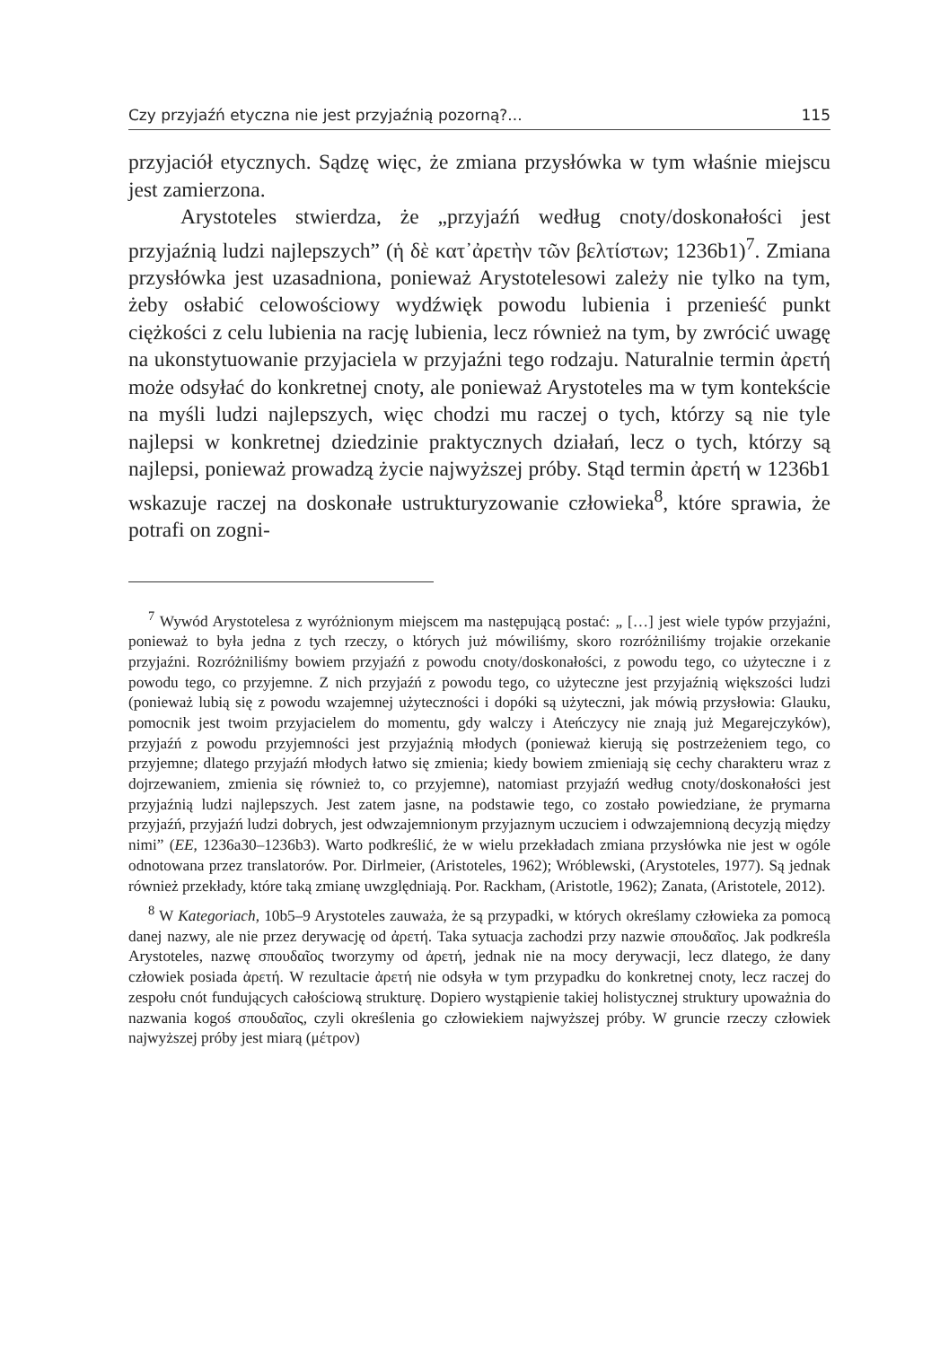Czy przyjaźń etyczna nie jest przyjaźnią pozorną?... 115
przyjaciół etycznych. Sądzę więc, że zmiana przysłówka w tym właśnie miejscu jest zamierzona.
Arystoteles stwierdza, że „przyjaźń według cnoty/doskonałości jest przyjaźnią ludzi najlepszych” (ἡ δὲ κατ᾽ἀρετὴν τῶν βελτίστων; 1236b1)<sup>7</sup>. Zmiana przysłówka jest uzasadniona, ponieważ Arystotelesowi zależy nie tylko na tym, żeby osłabić celowościowy wydźwięk powodu lubienia i przenieść punkt ciężkości z celu lubienia na rację lubienia, lecz również na tym, by zwrócić uwagę na ukonstytuowanie przyjaciela w przyjaźni tego rodzaju. Naturalnie termin ἀρετή może odsyłać do konkretnej cnoty, ale ponieważ Arystoteles ma w tym kontekście na myśli ludzi najlepszych, więc chodzi mu raczej o tych, którzy są nie tyle najlepsi w konkretnej dziedzinie praktycznych działań, lecz o tych, którzy są najlepsi, ponieważ prowadzą życie najwyższej próby. Stąd termin ἀρετή w 1236b1 wskazuje raczej na doskonałe ustrukturyzowanie człowieka<sup>8</sup>, które sprawia, że potrafi on zogni-
<sup>7</sup> Wywód Arystotelesa z wyróżnionym miejscem ma następującą postać: „ […] jest wiele typów przyjaźni, ponieważ to była jedna z tych rzeczy, o których już mówiliśmy, skoro rozróżniliśmy trojakie orzekanie przyjaźni. Rozróżniliśmy bowiem przyjaźń z powodu cnoty/doskonałości, z powodu tego, co użyteczne i z powodu tego, co przyjemne. Z nich przyjaźń z powodu tego, co użyteczne jest przyjaźnią większości ludzi (ponieważ lubią się z powodu wzajemnej użyteczności i dopóki są użyteczni, jak mówią przysłowia: Glauku, pomocnik jest twoim przyjacielem do momentu, gdy walczy i Ateńczycy nie znają już Megarejczyków), przyjaźń z powodu przyjemności jest przyjaźnią młodych (ponieważ kierują się postrzeżeniem tego, co przyjemne; dlatego przyjaźń młodych łatwo się zmienia; kiedy bowiem zmieniają się cechy charakteru wraz z dojrzewaniem, zmienia się również to, co przyjemne), natomiast przyjaźń według cnoty/doskonałości jest przyjaźnią ludzi najlepszych. Jest zatem jasne, na podstawie tego, co zostało powiedziane, że prymarna przyjaźń, przyjaźń ludzi dobrych, jest odwzajemnionym przyjaznym uczuciem i odwzajemnioną decyzją między nimi” (EE, 1236a30–1236b3). Warto podkreślić, że w wielu przekładach zmiana przysłówka nie jest w ogóle odnotowana przez translatorów. Por. Dirlmeier, (Aristoteles, 1962); Wróblewski, (Arystoteles, 1977). Są jednak również przekłady, które taką zmianę uwzględniają. Por. Rackham, (Aristotle, 1962); Zanata, (Aristotele, 2012).
<sup>8</sup> W Kategoriach, 10b5–9 Arystoteles zauważa, że są przypadki, w których określamy człowieka za pomocą danej nazwy, ale nie przez derywację od ἀρετή. Taka sytuacja zachodzi przy nazwie σπουδαῖος. Jak podkreśla Arystoteles, nazwę σπουδαῖος tworzymy od ἀρετή, jednak nie na mocy derywacji, lecz dlatego, że dany człowiek posiada ἀρετή. W rezultacie ἀρετή nie odsyła w tym przypadku do konkretnej cnoty, lecz raczej do zespołu cnót fundujących całościową strukturę. Dopiero wystąpienie takiej holistycznej struktury upoważnia do nazwania kogoś σπουδαῖος, czyli określenia go człowiekiem najwyższej próby. W gruncie rzeczy człowiek najwyższej próby jest miarą (μέτρον)